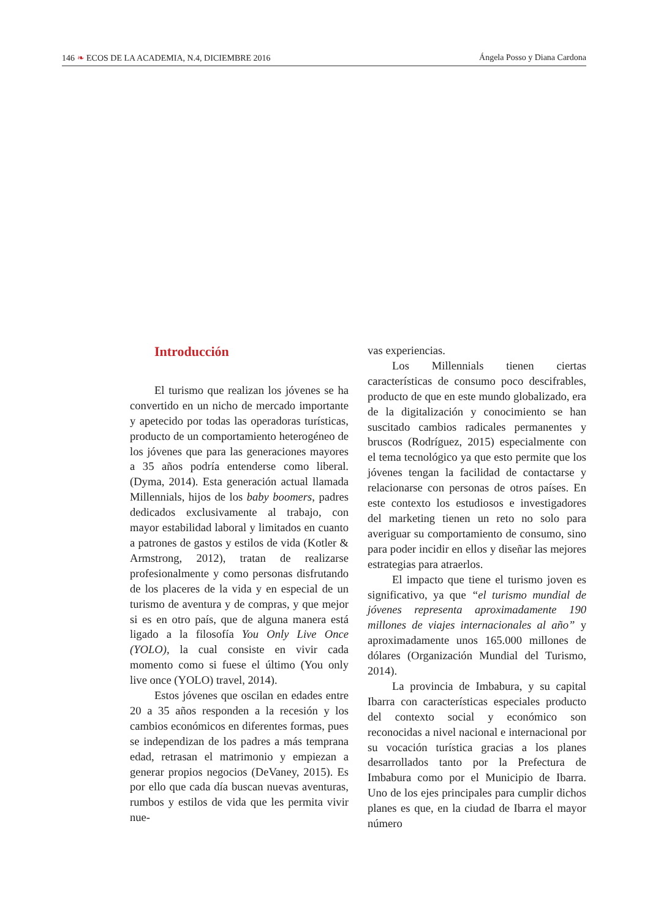146 ❧ ECOS DE LA ACADEMIA, N.4, DICIEMBRE 2016
Ángela Posso y Diana Cardona
Introducción
El turismo que realizan los jóvenes se ha convertido en un nicho de mercado importante y apetecido por todas las operadoras turísticas, producto de un comportamiento heterogéneo de los jóvenes que para las generaciones mayores a 35 años podría entenderse como liberal. (Dyma, 2014). Esta generación actual llamada Millennials, hijos de los baby boomers, padres dedicados exclusivamente al trabajo, con mayor estabilidad laboral y limitados en cuanto a patrones de gastos y estilos de vida (Kotler & Armstrong, 2012), tratan de realizarse profesionalmente y como personas disfrutando de los placeres de la vida y en especial de un turismo de aventura y de compras, y que mejor si es en otro país, que de alguna manera está ligado a la filosofía You Only Live Once (YOLO), la cual consiste en vivir cada momento como si fuese el último (You only live once (YOLO) travel, 2014).
Estos jóvenes que oscilan en edades entre 20 a 35 años responden a la recesión y los cambios económicos en diferentes formas, pues se independizan de los padres a más temprana edad, retrasan el matrimonio y empiezan a generar propios negocios (DeVaney, 2015). Es por ello que cada día buscan nuevas aventuras, rumbos y estilos de vida que les permita vivir nue-
vas experiencias.
Los Millennials tienen ciertas características de consumo poco descifrables, producto de que en este mundo globalizado, era de la digitalización y conocimiento se han suscitado cambios radicales permanentes y bruscos (Rodríguez, 2015) especialmente con el tema tecnológico ya que esto permite que los jóvenes tengan la facilidad de contactarse y relacionarse con personas de otros países. En este contexto los estudiosos e investigadores del marketing tienen un reto no solo para averiguar su comportamiento de consumo, sino para poder incidir en ellos y diseñar las mejores estrategias para atraerlos.
El impacto que tiene el turismo joven es significativo, ya que “el turismo mundial de jóvenes representa aproximadamente 190 millones de viajes internacionales al año” y aproximadamente unos 165.000 millones de dólares (Organización Mundial del Turismo, 2014).
La provincia de Imbabura, y su capital Ibarra con características especiales producto del contexto social y económico son reconocidas a nivel nacional e internacional por su vocación turística gracias a los planes desarrollados tanto por la Prefectura de Imbabura como por el Municipio de Ibarra. Uno de los ejes principales para cumplir dichos planes es que, en la ciudad de Ibarra el mayor número